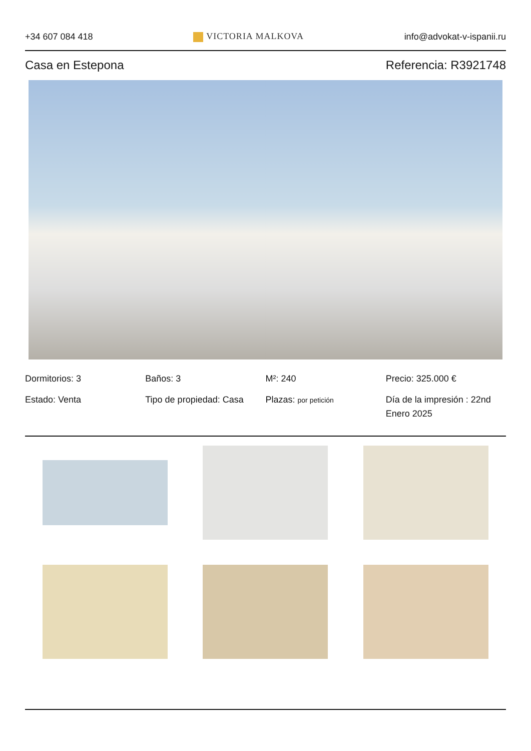+34 607 084 418 VICTORIA MALKOVA info@advokat-v-ispanii.ru
Casa en Estepona Referencia: R3921748
Dormitorios: 3
Baños: 3
M²: 240
Precio: 325.000 €
Estado: Venta
Tipo de propiedad: Casa
Plazas: por petición
Día de la impresión : 22nd Enero 2025